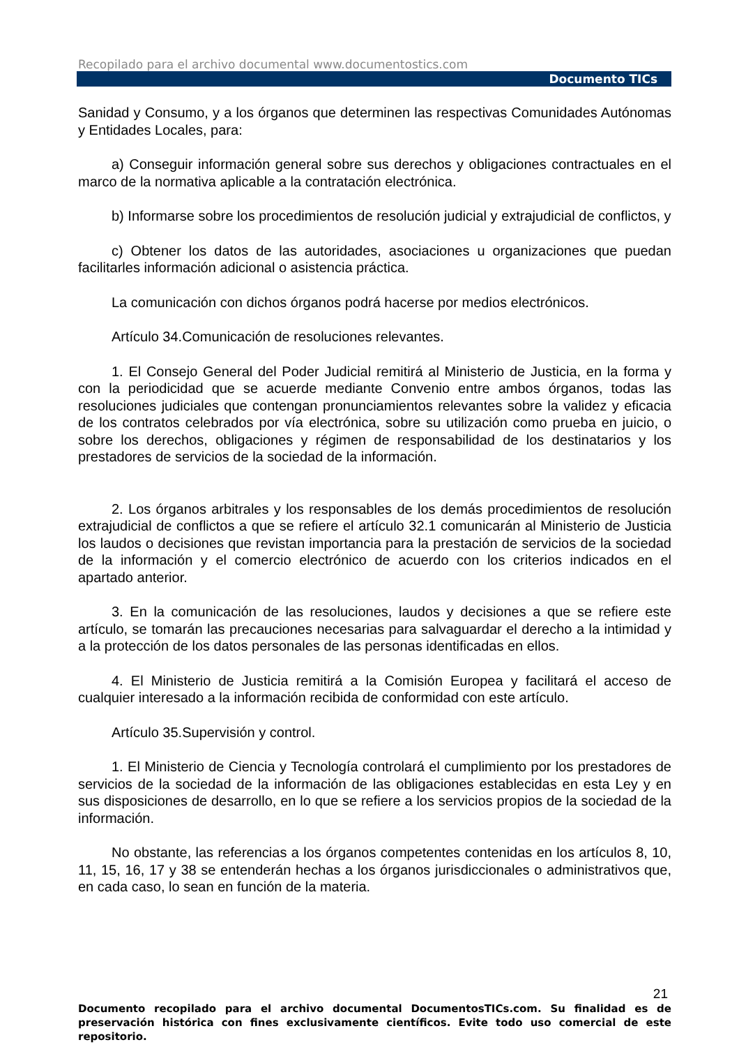Recopilado para el archivo documental www.documentostics.com
Documento TICs
Sanidad y Consumo, y a los órganos que determinen las respectivas Comunidades Autónomas y Entidades Locales, para:
a) Conseguir información general sobre sus derechos y obligaciones contractuales en el marco de la normativa aplicable a la contratación electrónica.
b) Informarse sobre los procedimientos de resolución judicial y extrajudicial de conflictos, y
c) Obtener los datos de las autoridades, asociaciones u organizaciones que puedan facilitarles información adicional o asistencia práctica.
La comunicación con dichos órganos podrá hacerse por medios electrónicos.
Artículo 34.Comunicación de resoluciones relevantes.
1. El Consejo General del Poder Judicial remitirá al Ministerio de Justicia, en la forma y con la periodicidad que se acuerde mediante Convenio entre ambos órganos, todas las resoluciones judiciales que contengan pronunciamientos relevantes sobre la validez y eficacia de los contratos celebrados por vía electrónica, sobre su utilización como prueba en juicio, o sobre los derechos, obligaciones y régimen de responsabilidad de los destinatarios y los prestadores de servicios de la sociedad de la información.
2. Los órganos arbitrales y los responsables de los demás procedimientos de resolución extrajudicial de conflictos a que se refiere el artículo 32.1 comunicarán al Ministerio de Justicia los laudos o decisiones que revistan importancia para la prestación de servicios de la sociedad de la información y el comercio electrónico de acuerdo con los criterios indicados en el apartado anterior.
3. En la comunicación de las resoluciones, laudos y decisiones a que se refiere este artículo, se tomarán las precauciones necesarias para salvaguardar el derecho a la intimidad y a la protección de los datos personales de las personas identificadas en ellos.
4. El Ministerio de Justicia remitirá a la Comisión Europea y facilitará el acceso de cualquier interesado a la información recibida de conformidad con este artículo.
Artículo 35.Supervisión y control.
1. El Ministerio de Ciencia y Tecnología controlará el cumplimiento por los prestadores de servicios de la sociedad de la información de las obligaciones establecidas en esta Ley y en sus disposiciones de desarrollo, en lo que se refiere a los servicios propios de la sociedad de la información.
No obstante, las referencias a los órganos competentes contenidas en los artículos 8, 10, 11, 15, 16, 17 y 38 se entenderán hechas a los órganos jurisdiccionales o administrativos que, en cada caso, lo sean en función de la materia.
21
Documento recopilado para el archivo documental DocumentosTICs.com. Su finalidad es de preservación histórica con fines exclusivamente científicos. Evite todo uso comercial de este repositorio.